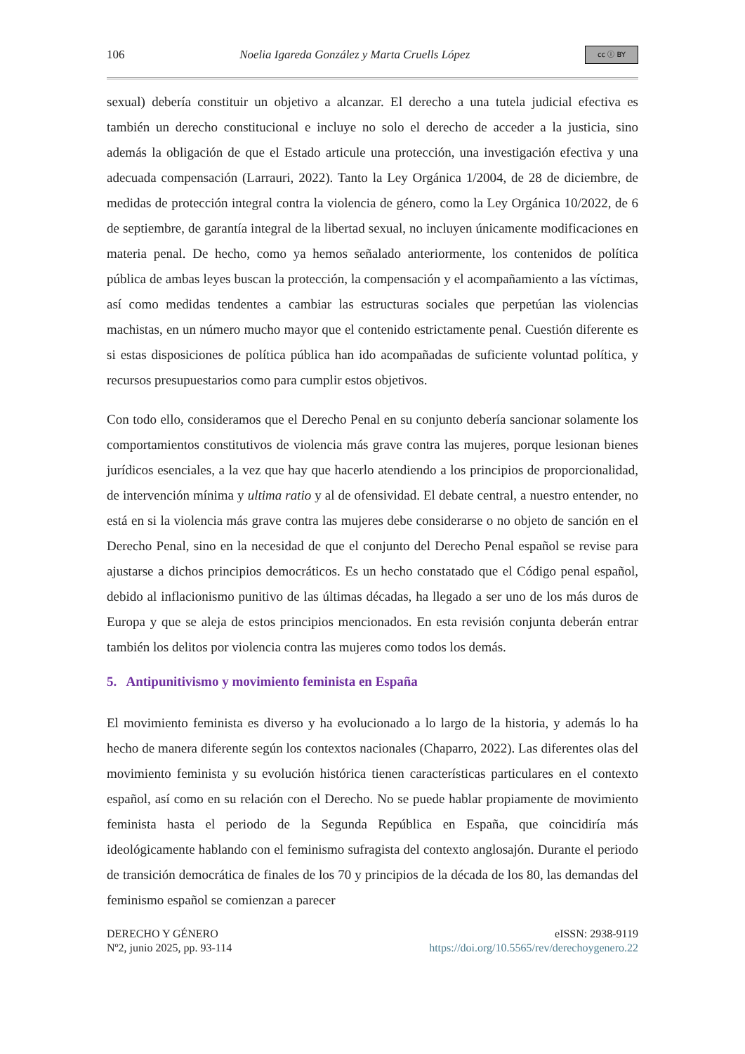106 Noelia Igareda González y Marta Cruells López cc ⓘ BY
sexual) debería constituir un objetivo a alcanzar. El derecho a una tutela judicial efectiva es también un derecho constitucional e incluye no solo el derecho de acceder a la justicia, sino además la obligación de que el Estado articule una protección, una investigación efectiva y una adecuada compensación (Larrauri, 2022). Tanto la Ley Orgánica 1/2004, de 28 de diciembre, de medidas de protección integral contra la violencia de género, como la Ley Orgánica 10/2022, de 6 de septiembre, de garantía integral de la libertad sexual, no incluyen únicamente modificaciones en materia penal. De hecho, como ya hemos señalado anteriormente, los contenidos de política pública de ambas leyes buscan la protección, la compensación y el acompañamiento a las víctimas, así como medidas tendentes a cambiar las estructuras sociales que perpetúan las violencias machistas, en un número mucho mayor que el contenido estrictamente penal. Cuestión diferente es si estas disposiciones de política pública han ido acompañadas de suficiente voluntad política, y recursos presupuestarios como para cumplir estos objetivos.
Con todo ello, consideramos que el Derecho Penal en su conjunto debería sancionar solamente los comportamientos constitutivos de violencia más grave contra las mujeres, porque lesionan bienes jurídicos esenciales, a la vez que hay que hacerlo atendiendo a los principios de proporcionalidad, de intervención mínima y ultima ratio y al de ofensividad. El debate central, a nuestro entender, no está en si la violencia más grave contra las mujeres debe considerarse o no objeto de sanción en el Derecho Penal, sino en la necesidad de que el conjunto del Derecho Penal español se revise para ajustarse a dichos principios democráticos. Es un hecho constatado que el Código penal español, debido al inflacionismo punitivo de las últimas décadas, ha llegado a ser uno de los más duros de Europa y que se aleja de estos principios mencionados. En esta revisión conjunta deberán entrar también los delitos por violencia contra las mujeres como todos los demás.
5. Antipunitivismo y movimiento feminista en España
El movimiento feminista es diverso y ha evolucionado a lo largo de la historia, y además lo ha hecho de manera diferente según los contextos nacionales (Chaparro, 2022). Las diferentes olas del movimiento feminista y su evolución histórica tienen características particulares en el contexto español, así como en su relación con el Derecho. No se puede hablar propiamente de movimiento feminista hasta el periodo de la Segunda República en España, que coincidiría más ideológicamente hablando con el feminismo sufragista del contexto anglosajón. Durante el periodo de transición democrática de finales de los 70 y principios de la década de los 80, las demandas del feminismo español se comienzan a parecer
DERECHO Y GÉNERO
Nº2, junio 2025, pp. 93-114
eISSN: 2938-9119
https://doi.org/10.5565/rev/derechoygenero.22